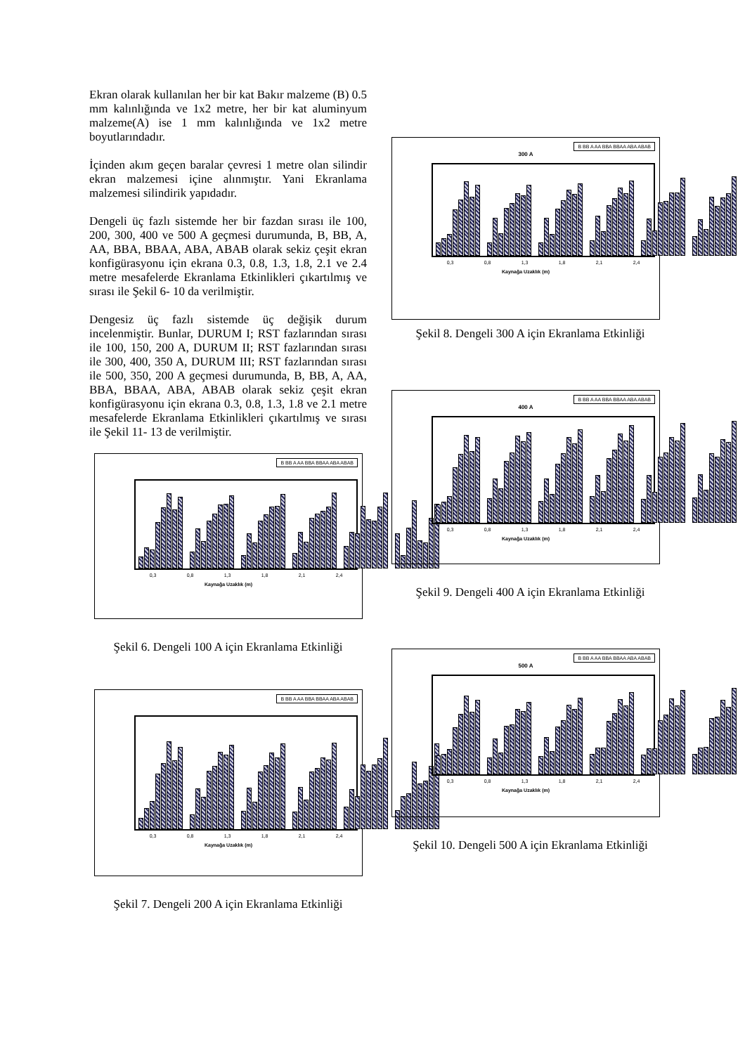Ekran olarak kullanılan her bir kat Bakır malzeme (B) 0.5 mm kalınlığında ve 1x2 metre, her bir kat aluminyum malzeme(A) ise 1 mm kalınlığında ve 1x2 metre boyutlarındadır.
İçinden akım geçen baralar çevresi 1 metre olan silindir ekran malzemesi içine alınmıştır. Yani Ekranlama malzemesi silindirik yapıdadır.
Dengeli üç fazlı sistemde her bir fazdan sırası ile 100, 200, 300, 400 ve 500 A geçmesi durumunda, B, BB, A, AA, BBA, BBAA, ABA, ABAB olarak sekiz çeşit ekran konfigürasyonu için ekrana 0.3, 0.8, 1.3, 1.8, 2.1 ve 2.4 metre mesafelerde Ekranlama Etkinlikleri çıkartılmış ve sırası ile Şekil 6- 10 da verilmiştir.
Dengesiz üç fazlı sistemde üç değişik durum incelenmiştir. Bunlar, DURUM I; RST fazlarından sırası ile 100, 150, 200 A, DURUM II; RST fazlarından sırası ile 300, 400, 350 A, DURUM III; RST fazlarından sırası ile 500, 350, 200 A geçmesi durumunda, B, BB, A, AA, BBA, BBAA, ABA, ABAB olarak sekiz çeşit ekran konfigürasyonu için ekrana 0.3, 0.8, 1.3, 1.8 ve 2.1 metre mesafelerde Ekranlama Etkinlikleri çıkartılmış ve sırası ile Şekil 11- 13 de verilmiştir.
B BB A AA BBA BBAA ABA ABAB
0,3 0,8 1,3 1,8 2,1 2,4
Kaynağa Uzaklık (m)
Şekil 6. Dengeli 100 A için Ekranlama Etkinliği
B BB A AA BBA BBAA ABA ABAB
0,3 0,8 1,3 1,8 2,1 2,4
Kaynağa Uzaklık (m)
Şekil 7. Dengeli 200 A için Ekranlama Etkinliği
B BB A AA BBA BBAA ABA ABAB
300 A
0,3 0,8 1,3 1,8 2,1 2,4
Kaynağa Uzaklık (m)
Şekil 8. Dengeli 300 A için Ekranlama Etkinliği
B BB A AA BBA BBAA ABA ABAB
400 A
0,3 0,8 1,3 1,8 2,1 2,4
Kaynağa Uzaklık (m)
Şekil 9. Dengeli 400 A için Ekranlama Etkinliği
B BB A AA BBA BBAA ABA ABAB
500 A
0,3 0,8 1,3 1,8 2,1 2,4
Kaynağa Uzaklık (m)
Şekil 10. Dengeli 500 A için Ekranlama Etkinliği